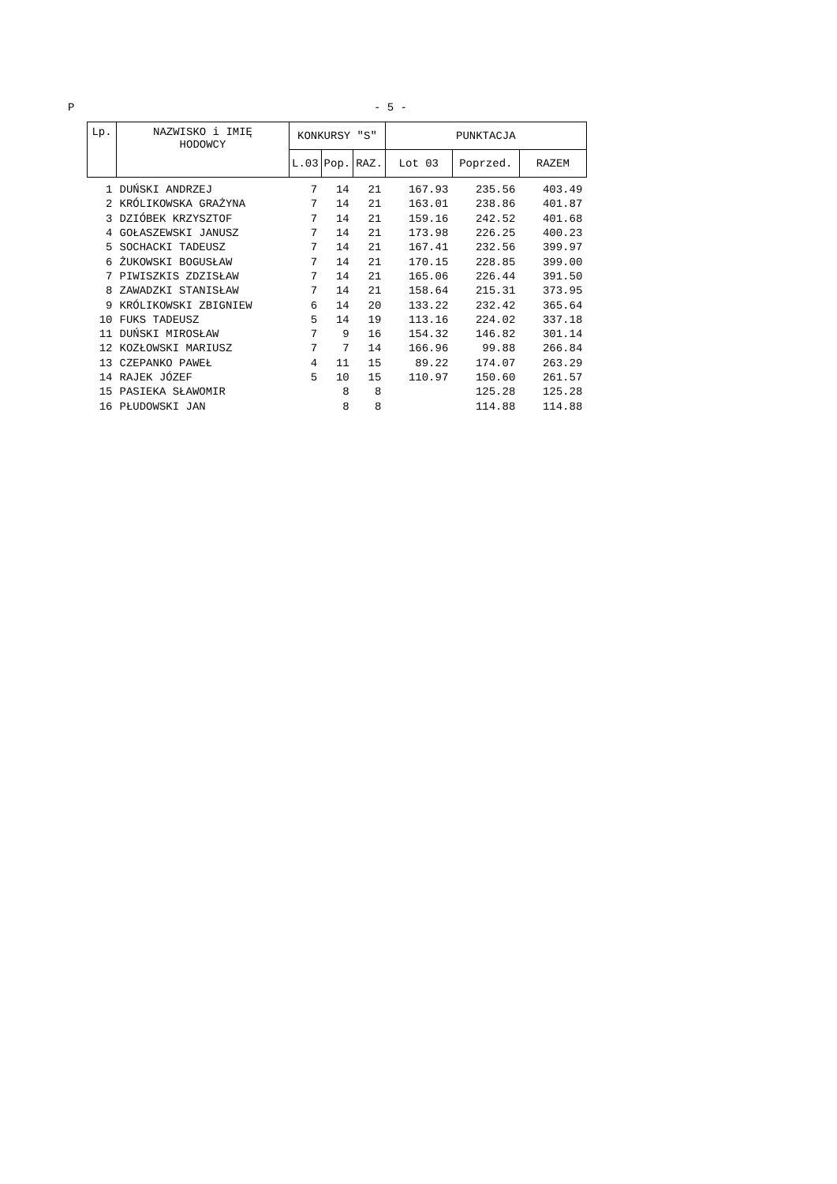P - 5 -
| Lp. | NAZWISKO i IMIĘ HODOWCY | KONKURSY "S" | | | PUNKTACJA | | |
| --- | --- | --- | --- | --- | --- | --- | --- |
| | | L.03 | Pop. | RAZ. | Lot 03 | Poprzed. | RAZEM |
| 1 | DUŃSKI ANDRZEJ | 7 | 14 | 21 | 167.93 | 235.56 | 403.49 |
| 2 | KRÓLIKOWSKA GRAŻYNA | 7 | 14 | 21 | 163.01 | 238.86 | 401.87 |
| 3 | DZIÓBEK KRZYSZTOF | 7 | 14 | 21 | 159.16 | 242.52 | 401.68 |
| 4 | GOŁASZEWSKI JANUSZ | 7 | 14 | 21 | 173.98 | 226.25 | 400.23 |
| 5 | SOCHACKI TADEUSZ | 7 | 14 | 21 | 167.41 | 232.56 | 399.97 |
| 6 | ŻUKOWSKI BOGUSŁAW | 7 | 14 | 21 | 170.15 | 228.85 | 399.00 |
| 7 | PIWISZKIS ZDZISŁAW | 7 | 14 | 21 | 165.06 | 226.44 | 391.50 |
| 8 | ZAWADZKI STANISŁAW | 7 | 14 | 21 | 158.64 | 215.31 | 373.95 |
| 9 | KRÓLIKOWSKI ZBIGNIEW | 6 | 14 | 20 | 133.22 | 232.42 | 365.64 |
| 10 | FUKS TADEUSZ | 5 | 14 | 19 | 113.16 | 224.02 | 337.18 |
| 11 | DUŃSKI MIROSŁAW | 7 | 9 | 16 | 154.32 | 146.82 | 301.14 |
| 12 | KOZŁOWSKI MARIUSZ | 7 | 7 | 14 | 166.96 | 99.88 | 266.84 |
| 13 | CZEPANKO PAWEŁ | 4 | 11 | 15 | 89.22 | 174.07 | 263.29 |
| 14 | RAJEK JÓZEF | 5 | 10 | 15 | 110.97 | 150.60 | 261.57 |
| 15 | PASIEKA SŁAWOMIR | | 8 | 8 | | 125.28 | 125.28 |
| 16 | PŁUDOWSKI JAN | | 8 | 8 | | 114.88 | 114.88 |